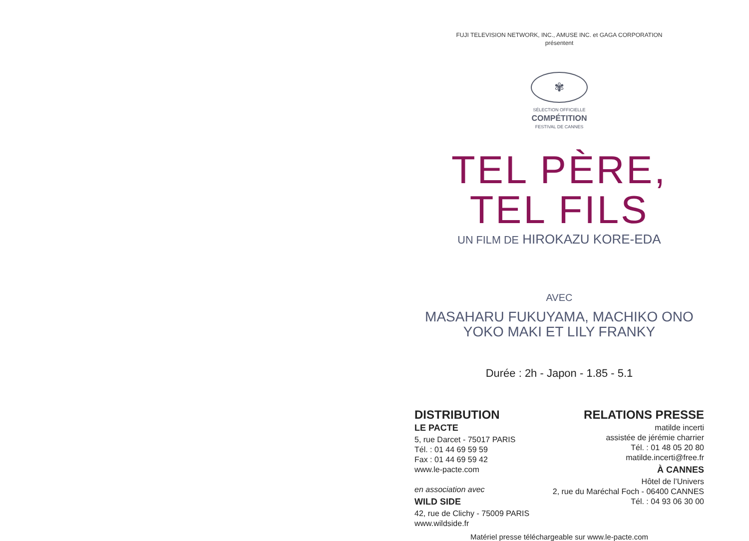FUJI TELEVISION NETWORK, INC., AMUSE INC. et GAGA CORPORATION
présentent
✾
SÉLECTION OFFICIELLE
COMPÉTITION
FESTIVAL DE CANNES
TEL PÈRE, TEL FILS
UN FILM DE HIROKAZU KORE-EDA
AVEC
MASAHARU FUKUYAMA, MACHIKO ONO
YOKO MAKI ET LILY FRANKY
Durée : 2h - Japon - 1.85 - 5.1
DISTRIBUTION
LE PACTE
5, rue Darcet - 75017 PARIS
Tél. : 01 44 69 59 59
Fax : 01 44 69 59 42
www.le-pacte.com
en association avec
WILD SIDE
42, rue de Clichy - 75009 PARIS
www.wildside.fr
RELATIONS PRESSE
matilde incerti
assistée de jérémie charrier
Tél. : 01 48 05 20 80
matilde.incerti@free.fr
À CANNES
Hôtel de l’Univers
2, rue du Maréchal Foch - 06400 CANNES
Tél. : 04 93 06 30 00
Matériel presse téléchargeable sur www.le-pacte.com